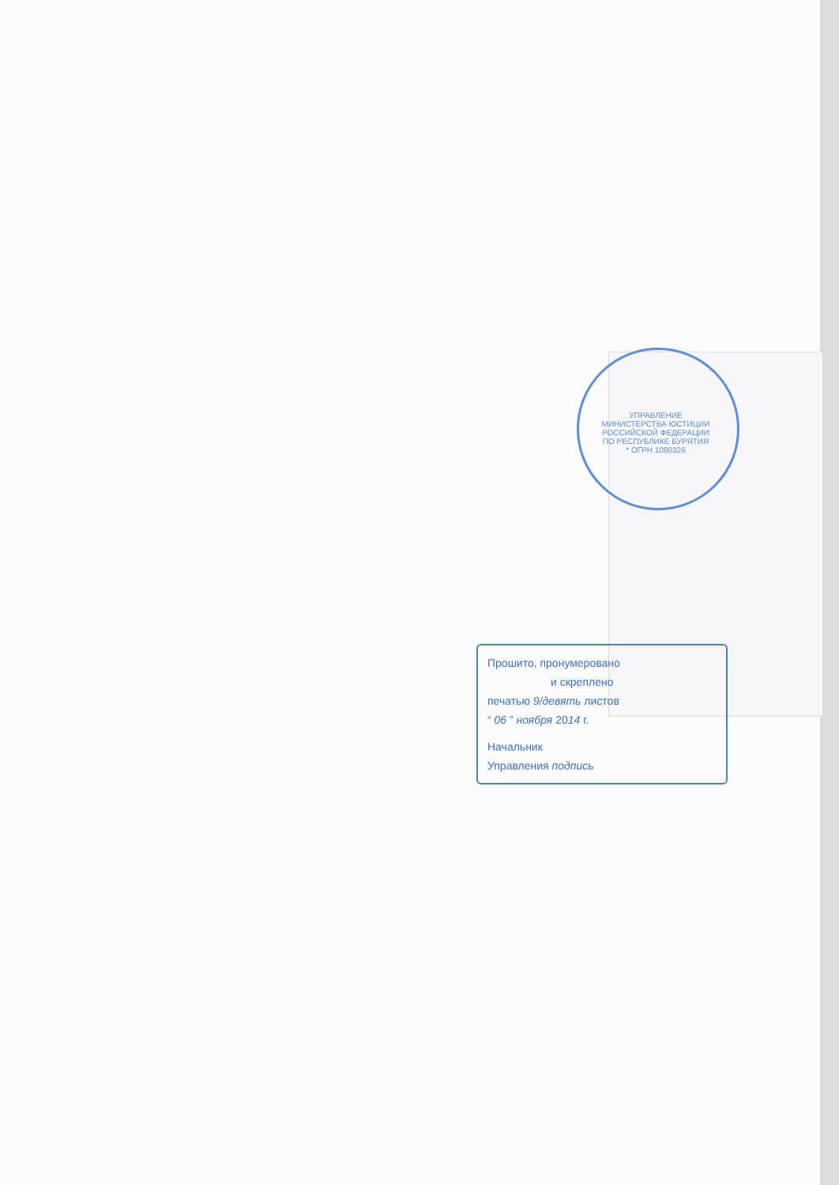УПРАВЛЕНИЕ МИНИСТЕРСТВА ЮСТИЦИИ РОССИЙСКОЙ ФЕДЕРАЦИИ ПО РЕСПУБЛИКЕ БУРЯТИЯ * ОГРН 1080326
Прошито, пронумеровано
и скреплено
печатью 9/девять листов
“ 06 ” ноября 2014 г.
Начальник
Управления подпись